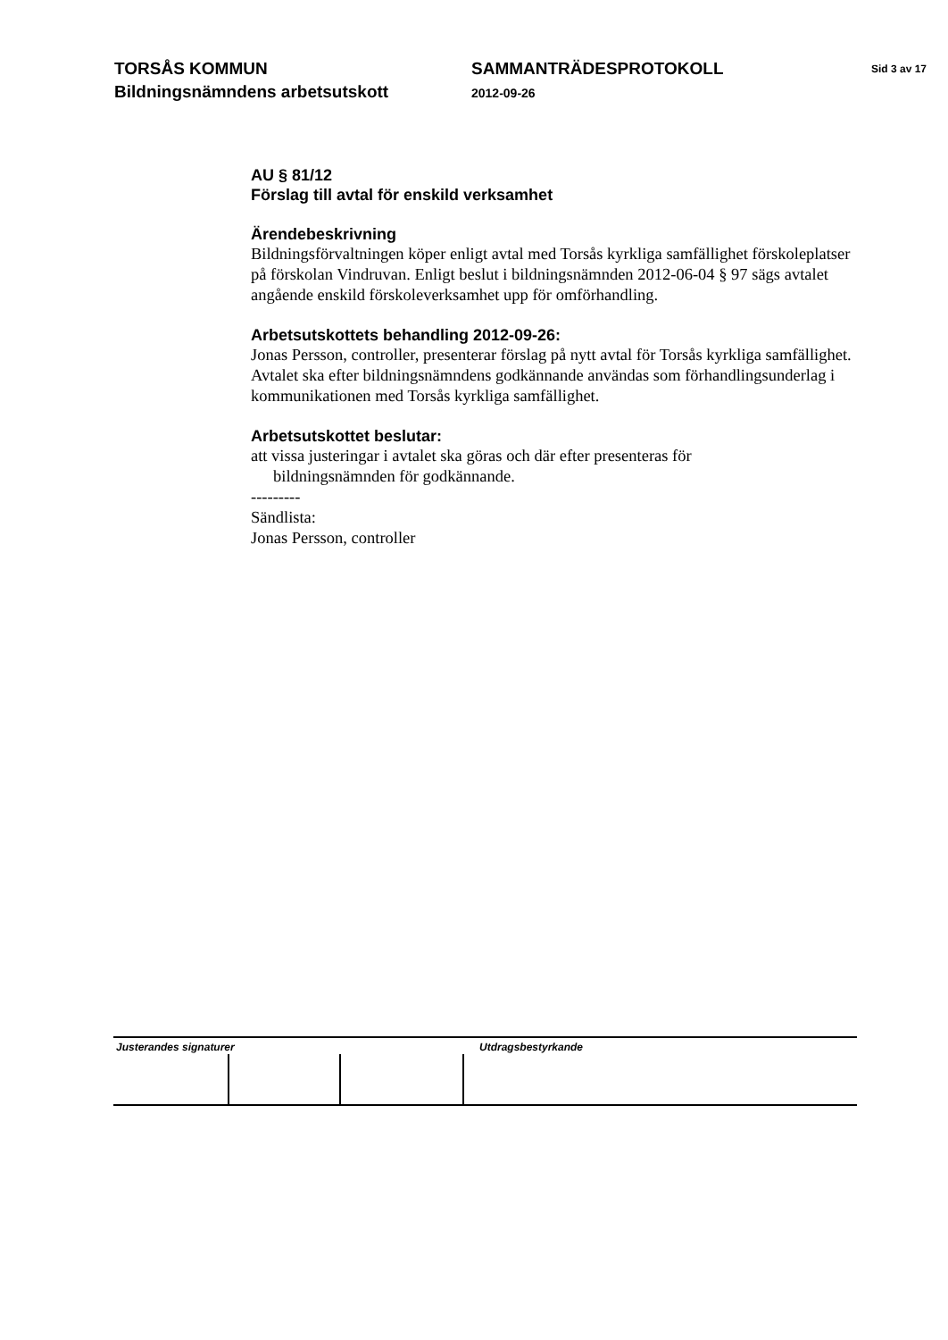TORSÅS KOMMUN
Bildningsnämndens arbetsutskott
SAMMANTRÄDESPROTOKOLL
2012-09-26
Sid 3 av 17
AU § 81/12
Förslag till avtal för enskild verksamhet
Ärendebeskrivning
Bildningsförvaltningen köper enligt avtal med Torsås kyrkliga samfällighet förskoleplatser på förskolan Vindruvan. Enligt beslut i bildningsnämnden 2012-06-04 § 97 sägs avtalet angående enskild förskoleverksamhet upp för omförhandling.
Arbetsutskottets behandling 2012-09-26:
Jonas Persson, controller, presenterar förslag på nytt avtal för Torsås kyrkliga samfällighet. Avtalet ska efter bildningsnämndens godkännande användas som förhandlingsunderlag i kommunikationen med Torsås kyrkliga samfällighet.
Arbetsutskottet beslutar:
att vissa justeringar i avtalet ska göras och där efter presenteras för
bildningsnämnden för godkännande.
---------
Sändlista:
Jonas Persson, controller
Justerandes signaturer Utdragsbestyrkande